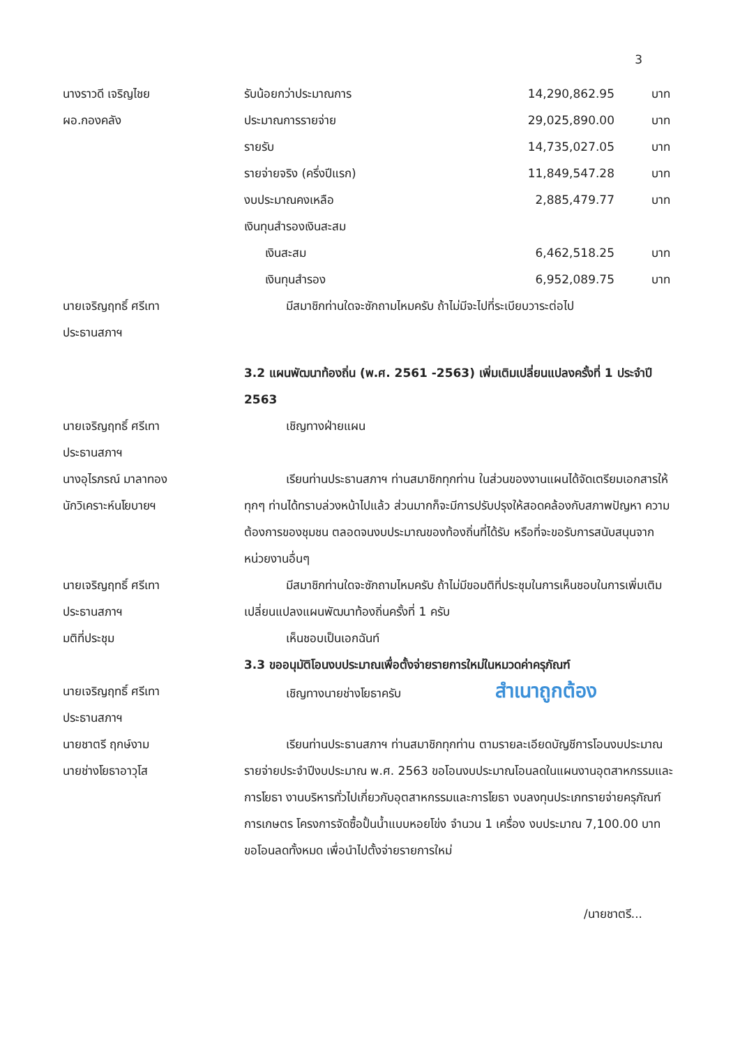3
นางราวดี เจริญไชย
ผอ.กองคลัง
รับน้อยกว่าประมาณการ 14,290,862.95 บาท
ประมาณการรายจ่าย 29,025,890.00 บาท
รายรับ 14,735,027.05 บาท
รายจ่ายจริง (ครึ่งปีแรก) 11,849,547.28 บาท
งบประมาณคงเหลือ 2,885,479.77 บาท
เงินทุนสำรองเงินสะสม
เงินสะสม 6,462,518.25 บาท
เงินทุนสำรอง 6,952,089.75 บาท
นายเจริญฤทธิ์ ศรีเทา
ประธานสภาฯ
มีสมาชิกท่านใดจะซักถามไหมครับ ถ้าไม่มีจะไปที่ระเบียบวาระต่อไป
3.2 แผนพัฒนาท้องถิ่น (พ.ศ. 2561 -2563) เพิ่มเติมเปลี่ยนแปลงครั้งที่ 1 ประจำปี 2563
นายเจริญฤทธิ์ ศรีเทา
ประธานสภาฯ
เชิญทางฝ่ายแผน
นางอุไรภรณ์ มาลาทอง
นักวิเคราะห์นโยบายฯ
เรียนท่านประธานสภาฯ ท่านสมาชิกทุกท่าน ในส่วนของงานแผนได้จัดเตรียมเอกสารให้ทุกๆ ท่านได้ทราบล่วงหน้าไปแล้ว ส่วนมากก็จะมีการปรับปรุงให้สอดคล้องกับสภาพปัญหา ความต้องการของชุมชน ตลอดจนงบประมาณของท้องถิ่นที่ได้รับ หรือที่จะขอรับการสนับสนุนจากหน่วยงานอื่นๆ
นายเจริญฤทธิ์ ศรีเทา
ประธานสภาฯ
มีสมาชิกท่านใดจะซักถามไหมครับ ถ้าไม่มีขอมติที่ประชุมในการเห็นชอบในการเพิ่มเติมเปลี่ยนแปลงแผนพัฒนาท้องถิ่นครั้งที่ 1 ครับ
มติที่ประชุม เห็นชอบเป็นเอกฉันท์
3.3 ขออนุมัติโอนงบประมาณเพื่อตั้งจ่ายรายการใหม่ในหมวดค่าครุภัณฑ์
นายเจริญฤทธิ์ ศรีเทา
ประธานสภาฯ
เชิญทางนายช่างโยธาครับ สำเนาถูกต้อง
นายชาตรี ฤกษ์งาม
นายช่างโยธาอาวุโส
เรียนท่านประธานสภาฯ ท่านสมาชิกทุกท่าน ตามรายละเอียดบัญชีการโอนงบประมาณรายจ่ายประจำปีงบประมาณ พ.ศ. 2563 ขอโอนงบประมาณโอนลดในแผนงานอุตสาหกรรมและการโยธา งานบริหารทั่วไปเกี่ยวกับอุตสาหกรรมและการโยธา งบลงทุนประเภทรายจ่ายครุภัณฑ์การเกษตร โครงการจัดซื้อปั้นน้ำแบบหอยโข่ง จำนวน 1 เครื่อง งบประมาณ 7,100.00 บาท ขอโอนลดทั้งหมด เพื่อนำไปตั้งจ่ายรายการใหม่
/นายชาตรี...